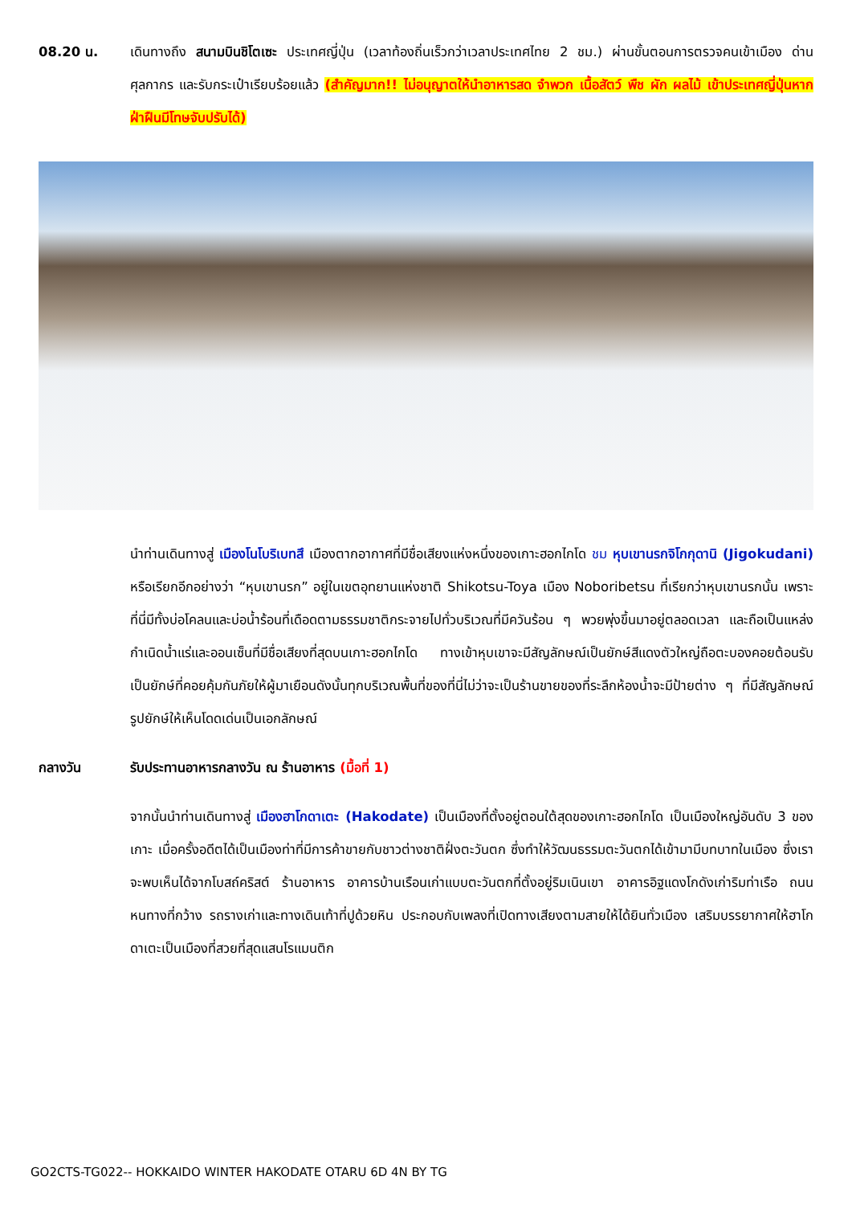08.20 น. เดินทางถึง สนามบินชิโตเซะ ประเทศญี่ปุ่น (เวลาท้องถิ่นเร็วกว่าเวลาประเทศไทย 2 ชม.) ผ่านขั้นตอนการตรวจคนเข้าเมือง ด่านศุลกากร และรับกระเป๋าเรียบร้อยแล้ว (สำคัญมาก!! ไม่อนุญาตให้นำอาหารสด จำพวก เนื้อสัตว์ พืช ผัก ผลไม้ เข้าประเทศญี่ปุ่นหากฝ่าฝืนมีโทษจับปรับได้)
นำท่านเดินทางสู่ เมืองโนโบริเบทสึ เมืองตากอากาศที่มีชื่อเสียงแห่งหนึ่งของเกาะฮอกไกโด ชม หุบเขานรกจิโกกุดานิ (Jigokudani) หรือเรียกอีกอย่างว่า “หุบเขานรก” อยู่ในเขตอุทยานแห่งชาติ Shikotsu-Toya เมือง Noboribetsu ที่เรียกว่าหุบเขานรกนั้น เพราะที่นี่มีทั้งบ่อโคลนและบ่อน้ำร้อนที่เดือดตามธรรมชาติกระจายไปทั่วบริเวณที่มีควันร้อน ๆ พวยพุ่งขึ้นมาอยู่ตลอดเวลา และถือเป็นแหล่งกำเนิดน้ำแร่และออนเซ็นที่มีชื่อเสียงที่สุดบนเกาะฮอกไกโด ทางเข้าหุบเขาจะมีสัญลักษณ์เป็นยักษ์สีแดงตัวใหญ่ถือตะบองคอยต้อนรับเป็นยักษ์ที่คอยคุ้มกันภัยให้ผู้มาเยือนดังนั้นทุกบริเวณพื้นที่ของที่นี่ไม่ว่าจะเป็นร้านขายของที่ระลึกห้องน้ำจะมีป้ายต่าง ๆ ที่มีสัญลักษณ์รูปยักษ์ให้เห็นโดดเด่นเป็นเอกลักษณ์
กลางวัน รับประทานอาหารกลางวัน ณ ร้านอาหาร (มื้อที่ 1)
จากนั้นนำท่านเดินทางสู่ เมืองฮาโกดาเตะ (Hakodate) เป็นเมืองที่ตั้งอยู่ตอนใต้สุดของเกาะฮอกไกโด เป็นเมืองใหญ่อันดับ 3 ของเกาะ เมื่อครั้งอดีตได้เป็นเมืองท่าที่มีการค้าขายกับชาวต่างชาติฝั่งตะวันตก ซึ่งทำให้วัฒนธรรมตะวันตกได้เข้ามามีบทบาทในเมือง ซึ่งเราจะพบเห็นได้จากโบสถ์คริสต์ ร้านอาหาร อาคารบ้านเรือนเก่าแบบตะวันตกที่ตั้งอยู่ริมเนินเขา อาคารอิฐแดงโกดังเก่าริมท่าเรือ ถนนหนทางที่กว้าง รถรางเก่าและทางเดินเท้าที่ปูด้วยหิน ประกอบกับเพลงที่เปิดทางเสียงตามสายให้ได้ยินทั่วเมือง เสริมบรรยากาศให้ฮาโกดาเตะเป็นเมืองที่สวยที่สุดแสนโรแมนติก
GO2CTS-TG022-- HOKKAIDO WINTER HAKODATE OTARU 6D 4N BY TG